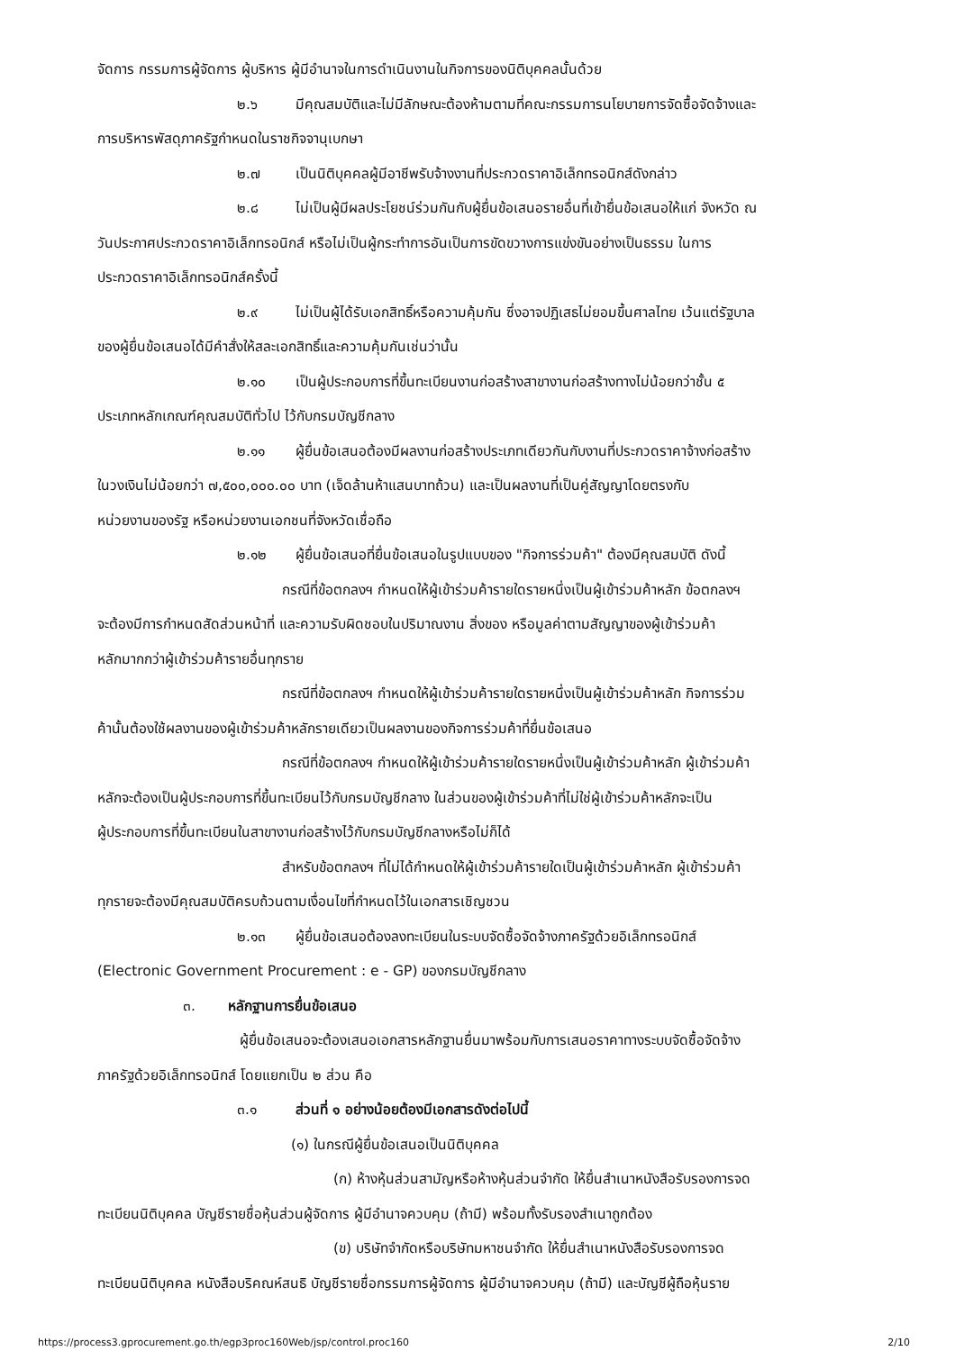จัดการ กรรมการผู้จัดการ ผู้บริหาร ผู้มีอำนาจในการดำเนินงานในกิจการของนิติบุคคลนั้นด้วย
๒.๖ มีคุณสมบัติและไม่มีลักษณะต้องห้ามตามที่คณะกรรมการนโยบายการจัดซื้อจัดจ้างและ
การบริหารพัสดุภาครัฐกำหนดในราชกิจจานุเบกษา
๒.๗ เป็นนิติบุคคลผู้มีอาชีพรับจ้างงานที่ประกวดราคาอิเล็กทรอนิกส์ดังกล่าว
๒.๘ ไม่เป็นผู้มีผลประโยชน์ร่วมกันกับผู้ยื่นข้อเสนอรายอื่นที่เข้ายื่นข้อเสนอให้แก่ จังหวัด ณ
วันประกาศประกวดราคาอิเล็กทรอนิกส์ หรือไม่เป็นผู้กระทำการอันเป็นการขัดขวางการแข่งขันอย่างเป็นธรรม ในการ
ประกวดราคาอิเล็กทรอนิกส์ครั้งนี้
๒.๙ ไม่เป็นผู้ได้รับเอกสิทธิ์หรือความคุ้มกัน ซึ่งอาจปฏิเสธไม่ยอมขึ้นศาลไทย เว้นแต่รัฐบาล
ของผู้ยื่นข้อเสนอได้มีคำสั่งให้สละเอกสิทธิ์และความคุ้มกันเช่นว่านั้น
๒.๑๐ เป็นผู้ประกอบการที่ขึ้นทะเบียนงานก่อสร้างสาขางานก่อสร้างทางไม่น้อยกว่าชั้น ๕
ประเภทหลักเกณฑ์คุณสมบัติทั่วไป ไว้กับกรมบัญชีกลาง
๒.๑๑ ผู้ยื่นข้อเสนอต้องมีผลงานก่อสร้างประเภทเดียวกันกับงานที่ประกวดราคาจ้างก่อสร้าง
ในวงเงินไม่น้อยกว่า ๗,๕๐๐,๐๐๐.๐๐ บาท (เจ็ดล้านห้าแสนบาทถ้วน) และเป็นผลงานที่เป็นคู่สัญญาโดยตรงกับ
หน่วยงานของรัฐ หรือหน่วยงานเอกชนที่จังหวัดเชื่อถือ
๒.๑๒ ผู้ยื่นข้อเสนอที่ยื่นข้อเสนอในรูปแบบของ "กิจการร่วมค้า" ต้องมีคุณสมบัติ ดังนี้
กรณีที่ข้อตกลงฯ กำหนดให้ผู้เข้าร่วมค้ารายใดรายหนึ่งเป็นผู้เข้าร่วมค้าหลัก ข้อตกลงฯ
จะต้องมีการกำหนดสัดส่วนหน้าที่ และความรับผิดชอบในปริมาณงาน สิ่งของ หรือมูลค่าตามสัญญาของผู้เข้าร่วมค้า
หลักมากกว่าผู้เข้าร่วมค้ารายอื่นทุกราย
กรณีที่ข้อตกลงฯ กำหนดให้ผู้เข้าร่วมค้ารายใดรายหนึ่งเป็นผู้เข้าร่วมค้าหลัก กิจการร่วม
ค้านั้นต้องใช้ผลงานของผู้เข้าร่วมค้าหลักรายเดียวเป็นผลงานของกิจการร่วมค้าที่ยื่นข้อเสนอ
กรณีที่ข้อตกลงฯ กำหนดให้ผู้เข้าร่วมค้ารายใดรายหนึ่งเป็นผู้เข้าร่วมค้าหลัก ผู้เข้าร่วมค้า
หลักจะต้องเป็นผู้ประกอบการที่ขึ้นทะเบียนไว้กับกรมบัญชีกลาง ในส่วนของผู้เข้าร่วมค้าที่ไม่ใช่ผู้เข้าร่วมค้าหลักจะเป็น
ผู้ประกอบการที่ขึ้นทะเบียนในสาขางานก่อสร้างไว้กับกรมบัญชีกลางหรือไม่ก็ได้
สำหรับข้อตกลงฯ ที่ไม่ได้กำหนดให้ผู้เข้าร่วมค้ารายใดเป็นผู้เข้าร่วมค้าหลัก ผู้เข้าร่วมค้า
ทุกรายจะต้องมีคุณสมบัติครบถ้วนตามเงื่อนไขที่กำหนดไว้ในเอกสารเชิญชวน
๒.๑๓ ผู้ยื่นข้อเสนอต้องลงทะเบียนในระบบจัดซื้อจัดจ้างภาครัฐด้วยอิเล็กทรอนิกส์
(Electronic Government Procurement : e - GP) ของกรมบัญชีกลาง
๓. หลักฐานการยื่นข้อเสนอ
ผู้ยื่นข้อเสนอจะต้องเสนอเอกสารหลักฐานยื่นมาพร้อมกับการเสนอราคาทางระบบจัดซื้อจัดจ้าง
ภาครัฐด้วยอิเล็กทรอนิกส์ โดยแยกเป็น ๒ ส่วน คือ
๓.๑ ส่วนที่ ๑ อย่างน้อยต้องมีเอกสารดังต่อไปนี้
(๑) ในกรณีผู้ยื่นข้อเสนอเป็นนิติบุคคล
(ก) ห้างหุ้นส่วนสามัญหรือห้างหุ้นส่วนจำกัด ให้ยื่นสำเนาหนังสือรับรองการจด
ทะเบียนนิติบุคคล บัญชีรายชื่อหุ้นส่วนผู้จัดการ ผู้มีอำนาจควบคุม (ถ้ามี) พร้อมทั้งรับรองสำเนาถูกต้อง
(ข) บริษัทจำกัดหรือบริษัทมหาชนจำกัด ให้ยื่นสำเนาหนังสือรับรองการจด
ทะเบียนนิติบุคคล หนังสือบริคณห์สนธิ บัญชีรายชื่อกรรมการผู้จัดการ ผู้มีอำนาจควบคุม (ถ้ามี) และบัญชีผู้ถือหุ้นราย
https://process3.gprocurement.go.th/egp3proc160Web/jsp/control.proc160 2/10